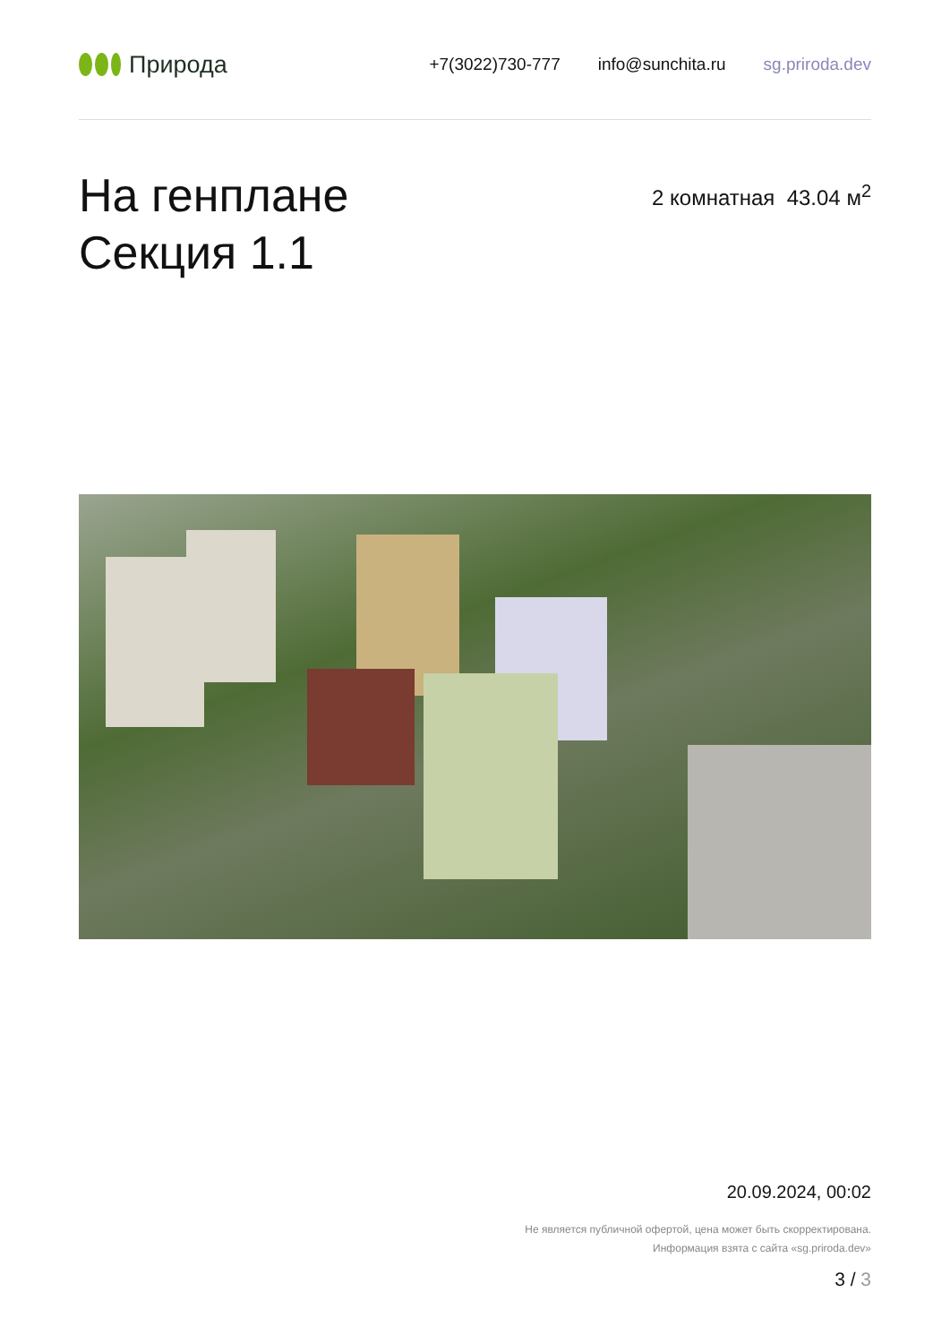Природа
+7(3022)730-777 info@sunchita.ru sg.priroda.dev
На генплане
Секция 1.1
2 комнатная 43.04 м<sup>2</sup>
20.09.2024, 00:02
Не является публичной офертой, цена может быть скорректирована.
Информация взята с сайта «sg.priroda.dev»
3 / 3